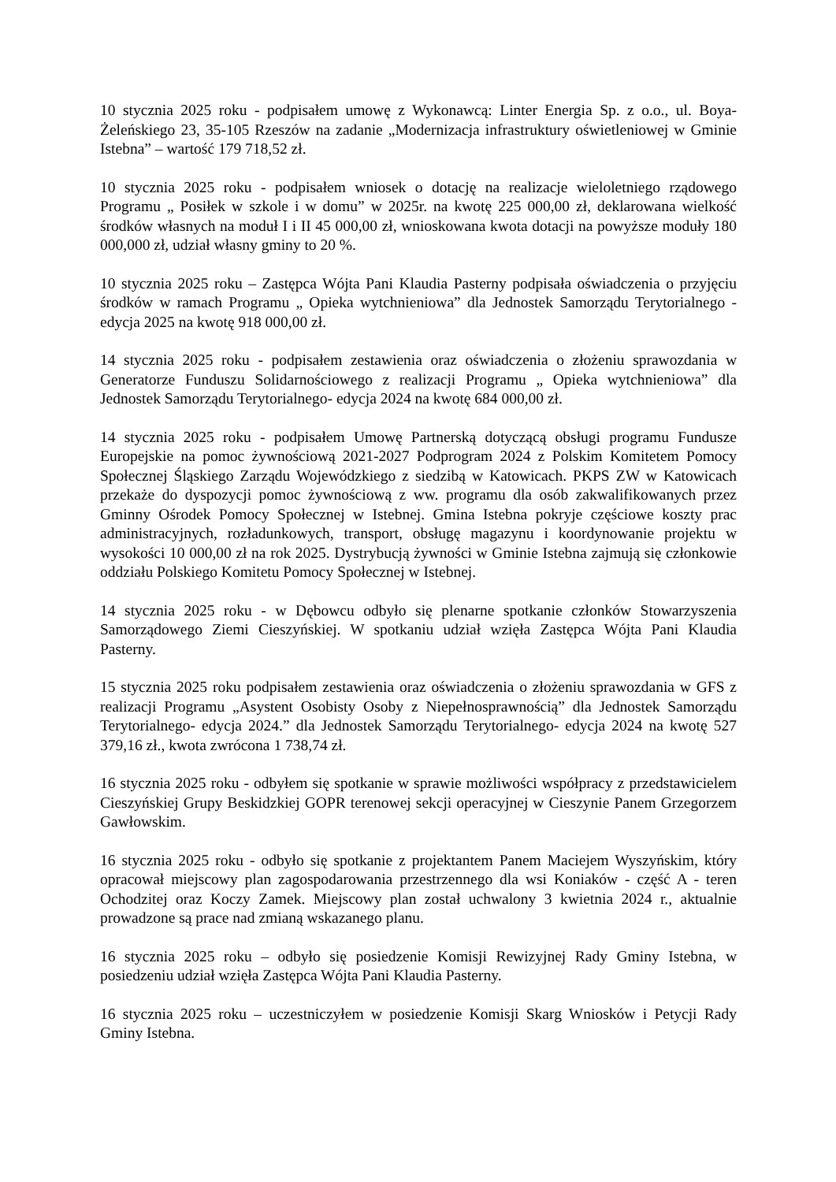10 stycznia 2025 roku - podpisałem umowę z Wykonawcą: Linter Energia Sp. z o.o., ul. Boya-Żeleńskiego 23, 35-105 Rzeszów na zadanie „Modernizacja infrastruktury oświetleniowej w Gminie Istebna” – wartość 179 718,52 zł.
10 stycznia 2025 roku - podpisałem wniosek o dotację na realizacje wieloletniego rządowego Programu „ Posiłek w szkole i w domu” w 2025r. na kwotę 225 000,00 zł, deklarowana wielkość środków własnych na moduł I i II 45 000,00 zł, wnioskowana kwota dotacji na powyższe moduły 180 000,000 zł, udział własny gminy to 20 %.
10 stycznia 2025 roku – Zastępca Wójta Pani Klaudia Pasterny podpisała oświadczenia o przyjęciu środków w ramach Programu „ Opieka wytchnieniowa” dla Jednostek Samorządu Terytorialnego - edycja 2025 na kwotę 918 000,00 zł.
14 stycznia 2025 roku - podpisałem zestawienia oraz oświadczenia o złożeniu sprawozdania w Generatorze Funduszu Solidarnościowego z realizacji Programu „ Opieka wytchnieniowa” dla Jednostek Samorządu Terytorialnego- edycja 2024 na kwotę 684 000,00 zł.
14 stycznia 2025 roku - podpisałem Umowę Partnerską dotyczącą obsługi programu Fundusze Europejskie na pomoc żywnościową 2021-2027 Podprogram 2024 z Polskim Komitetem Pomocy Społecznej Śląskiego Zarządu Wojewódzkiego z siedzibą w Katowicach. PKPS ZW w Katowicach przekaże do dyspozycji pomoc żywnościową z ww. programu dla osób zakwalifikowanych przez Gminny Ośrodek Pomocy Społecznej w Istebnej. Gmina Istebna pokryje częściowe koszty prac administracyjnych, rozładunkowych, transport, obsługę magazynu i koordynowanie projektu w wysokości 10 000,00 zł na rok 2025. Dystrybucją żywności w Gminie Istebna zajmują się członkowie oddziału Polskiego Komitetu Pomocy Społecznej w Istebnej.
14 stycznia 2025 roku - w Dębowcu odbyło się plenarne spotkanie członków Stowarzyszenia Samorządowego Ziemi Cieszyńskiej. W spotkaniu udział wzięła Zastępca Wójta Pani Klaudia Pasterny.
15 stycznia 2025 roku podpisałem zestawienia oraz oświadczenia o złożeniu sprawozdania w GFS z realizacji Programu „Asystent Osobisty Osoby z Niepełnosprawnością” dla Jednostek Samorządu Terytorialnego- edycja 2024.” dla Jednostek Samorządu Terytorialnego- edycja 2024 na kwotę 527 379,16 zł., kwota zwrócona 1 738,74 zł.
16 stycznia 2025 roku - odbyłem się spotkanie w sprawie możliwości współpracy z przedstawicielem Cieszyńskiej Grupy Beskidzkiej GOPR terenowej sekcji operacyjnej w Cieszynie Panem Grzegorzem Gawłowskim.
16 stycznia 2025 roku - odbyło się spotkanie z projektantem Panem Maciejem Wyszyńskim, który opracował miejscowy plan zagospodarowania przestrzennego dla wsi Koniaków - część A - teren Ochodzitej oraz Koczy Zamek. Miejscowy plan został uchwalony 3 kwietnia 2024 r., aktualnie prowadzone są prace nad zmianą wskazanego planu.
16 stycznia 2025 roku – odbyło się posiedzenie Komisji Rewizyjnej Rady Gminy Istebna, w posiedzeniu udział wzięła Zastępca Wójta Pani Klaudia Pasterny.
16 stycznia 2025 roku – uczestniczyłem w posiedzenie Komisji Skarg Wniosków i Petycji Rady Gminy Istebna.